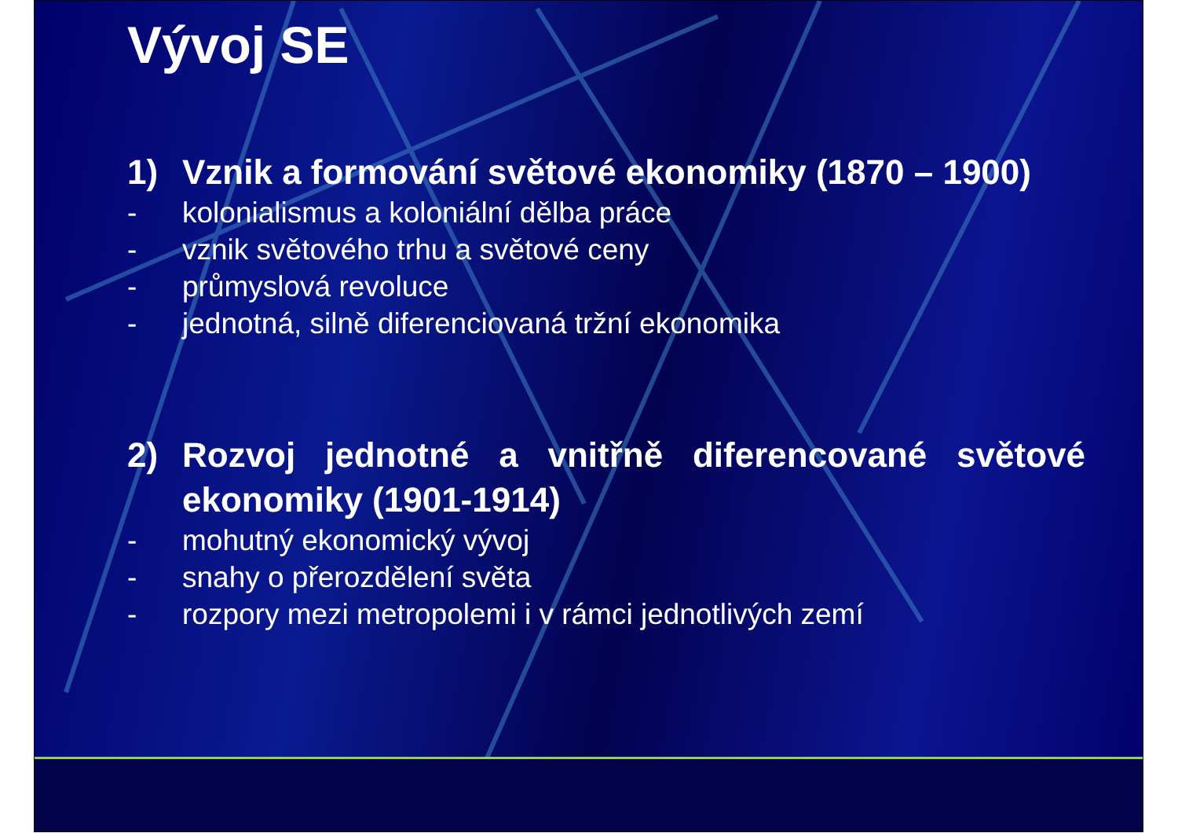Vývoj SE
1) Vznik a formování světové ekonomiky (1870 – 1900)
- kolonialismus a koloniální dělba práce
- vznik světového trhu a světové ceny
- průmyslová revoluce
- jednotná, silně diferenciovaná tržní ekonomika
2) Rozvoj jednotné a vnitřně diferencované světové ekonomiky (1901-1914)
- mohutný ekonomický vývoj
- snahy o přerozdělení světa
- rozpory mezi metropolemi i v rámci jednotlivých zemí